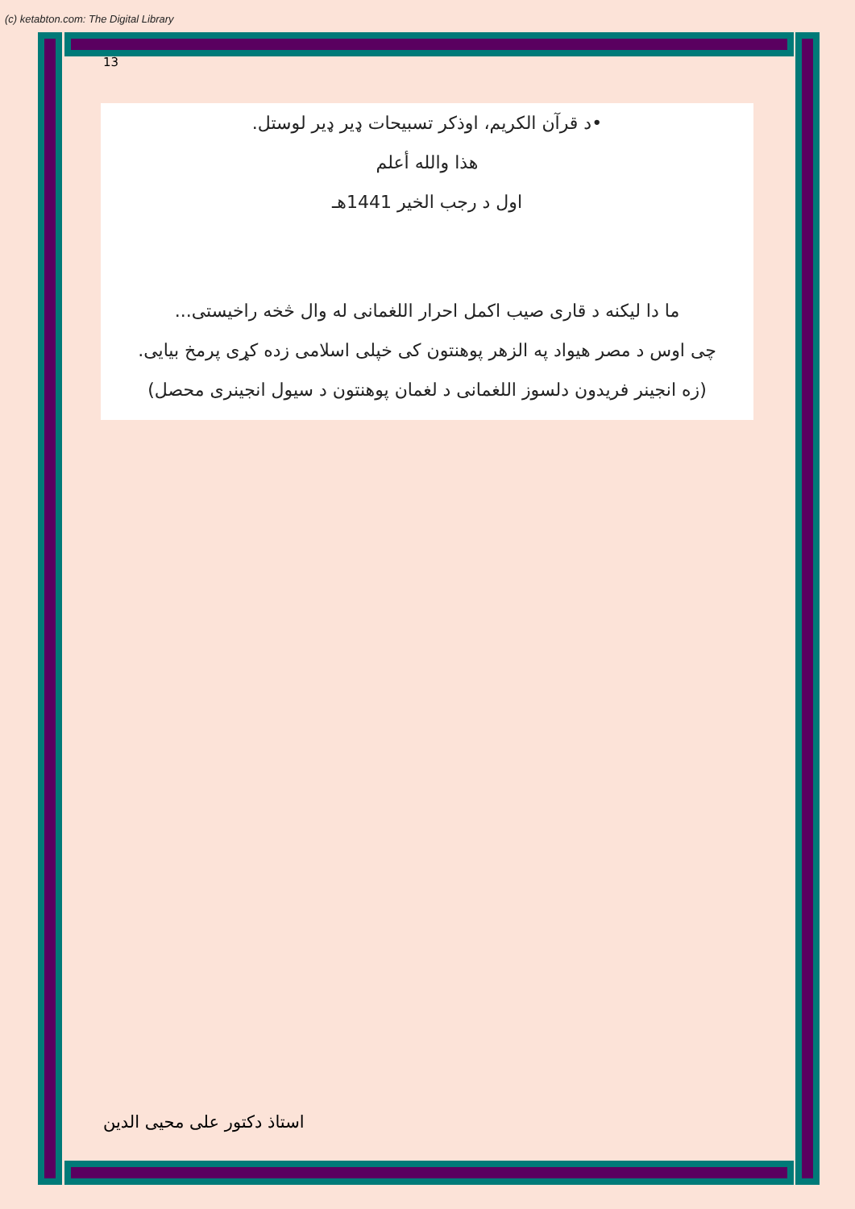(c) ketabton.com: The Digital Library
13
•د قرآن الکريم، اوذکر تسبيحات ډير ډير لوستل.
هذا والله أعلم
اول د رجب الخير 1441هـ
ما دا ليکنه د قاری صيب اکمل احرار اللغمانی له وال څخه راخيستی...
چی اوس د مصر هيواد په الزهر پوهنتون کی خپلی اسلامی زده کړی پرمخ بيايی.
(زه انجينر فريدون دلسوز اللغمانی د لغمان پوهنتون د سيول انجينری محصل)
استاذ دکتور علی محيی الدين